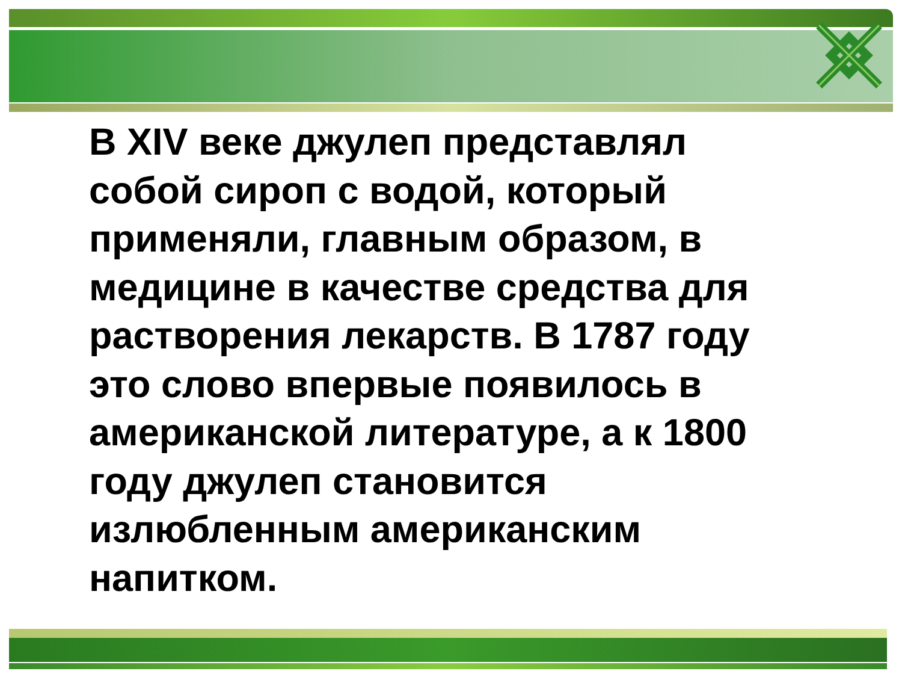В XIV веке джулеп представлял собой сироп с водой, который применяли, главным образом, в медицине в качестве средства для растворения лекарств. В 1787 году это слово впервые появилось в американской литературе, а к 1800 году джулеп становится излюбленным американским напитком.